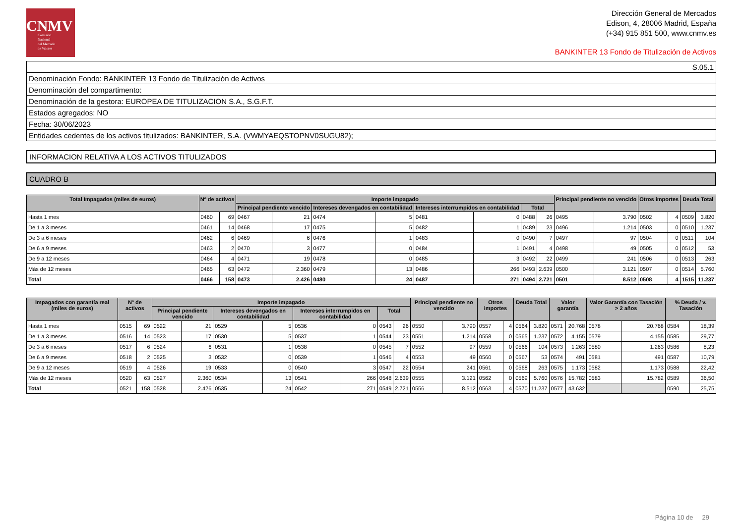CNMV
Comisión
Nacional
del Mercado
de Valores
Dirección General de Mercados
Edison, 4, 28006 Madrid, España
(+34) 915 851 500, www.cnmv.es
BANKINTER 13 Fondo de Titulización de Activos
| S.05.1 |
| Denominación Fondo: BANKINTER 13 Fondo de Titulización de Activos |
| Denominación del compartimento: |
| Denominación de la gestora: EUROPEA DE TITULIZACION S.A., S.G.F.T. |
| Estados agregados: NO |
| Fecha: 30/06/2023 |
| Entidades cedentes de los activos titulizados: BANKINTER, S.A. (VWMYAEQSTOPNV0SUGU82); |
INFORMACION RELATIVA A LOS ACTIVOS TITULIZADOS
CUADRO B
| Total Impagados (miles de euros) | Nº de activos | | Importe impagado | | | | | | | | Principal pendiente no vencido | | Otros importes | | Deuda Total | |
| --- | --- | --- | --- | --- | --- | --- | --- | --- | --- | --- | --- | --- | --- | --- | --- | --- |
| | | | Principal pendiente vencido | | Intereses devengados en contabilidad | | Intereses interrumpidos en contabilidad | | Total | | | | | | | |
| Hasta 1 mes | 0460 | 69 | 0467 | 21 | 0474 | 5 | 0481 | 0 | 0488 | 26 | 0495 | 3.790 | 0502 | 4 | 0509 | 3.820 |
| De 1 a 3 meses | 0461 | 14 | 0468 | 17 | 0475 | 5 | 0482 | 1 | 0489 | 23 | 0496 | 1.214 | 0503 | 0 | 0510 | 1.237 |
| De 3 a 6 meses | 0462 | 6 | 0469 | 6 | 0476 | 1 | 0483 | 0 | 0490 | 7 | 0497 | 97 | 0504 | 0 | 0511 | 104 |
| De 6 a 9 meses | 0463 | 2 | 0470 | 3 | 0477 | 0 | 0484 | 1 | 0491 | 4 | 0498 | 49 | 0505 | 0 | 0512 | 53 |
| De 9 a 12 meses | 0464 | 4 | 0471 | 19 | 0478 | 0 | 0485 | 3 | 0492 | 22 | 0499 | 241 | 0506 | 0 | 0513 | 263 |
| Más de 12 meses | 0465 | 63 | 0472 | 2.360 | 0479 | 13 | 0486 | 266 | 0493 | 2.639 | 0500 | 3.121 | 0507 | 0 | 0514 | 5.760 |
| Total | 0466 | 158 | 0473 | 2.426 | 0480 | 24 | 0487 | 271 | 0494 | 2.721 | 0501 | 8.512 | 0508 | 4 | 1515 | 11.237 |
| Impagados con garantía real (miles de euros) | Nº de activos | | Importe impagado | | | | | | | | Principal pendiente no vencido | | Otros importes | | Deuda Total | | Valor garantía | | Valor Garantía con Tasación > 2 años | | % Deuda / v. Tasación | |
| --- | --- | --- | --- | --- | --- | --- | --- | --- | --- | --- | --- | --- | --- | --- | --- | --- | --- | --- | --- | --- | --- | --- |
| | | | Principal pendiente vencido | | Intereses devengados en contabilidad | | Intereses interrumpidos en contabilidad | | Total | | | | | | | | | | | | | |
| Hasta 1 mes | 0515 | 69 | 0522 | 21 | 0529 | 5 | 0536 | 0 | 0543 | 26 | 0550 | 3.790 | 0557 | 4 | 0564 | 3.820 | 0571 | 20.768 | 0578 | 20.768 | 0584 | 18,39 |
| De 1 a 3 meses | 0516 | 14 | 0523 | 17 | 0530 | 5 | 0537 | 1 | 0544 | 23 | 0551 | 1.214 | 0558 | 0 | 0565 | 1.237 | 0572 | 4.155 | 0579 | 4.155 | 0585 | 29,77 |
| De 3 a 6 meses | 0517 | 6 | 0524 | 6 | 0531 | 1 | 0538 | 0 | 0545 | 7 | 0552 | 97 | 0559 | 0 | 0566 | 104 | 0573 | 1.263 | 0580 | 1.263 | 0586 | 8,23 |
| De 6 a 9 meses | 0518 | 2 | 0525 | 3 | 0532 | 0 | 0539 | 1 | 0546 | 4 | 0553 | 49 | 0560 | 0 | 0567 | 53 | 0574 | 491 | 0581 | 491 | 0587 | 10,79 |
| De 9 a 12 meses | 0519 | 4 | 0526 | 19 | 0533 | 0 | 0540 | 3 | 0547 | 22 | 0554 | 241 | 0561 | 0 | 0568 | 263 | 0575 | 1.173 | 0582 | 1.173 | 0588 | 22,42 |
| Más de 12 meses | 0520 | 63 | 0527 | 2.360 | 0534 | 13 | 0541 | 266 | 0548 | 2.639 | 0555 | 3.121 | 0562 | 0 | 0569 | 5.760 | 0576 | 15.782 | 0583 | 15.782 | 0589 | 36,50 |
| Total | 0521 | 158 | 0528 | 2.426 | 0535 | 24 | 0542 | 271 | 0549 | 2.721 | 0556 | 8.512 | 0563 | 4 | 0570 | 11.237 | 0577 | 43.632 | | | 0590 | 25,75 |
Página 10 de 29